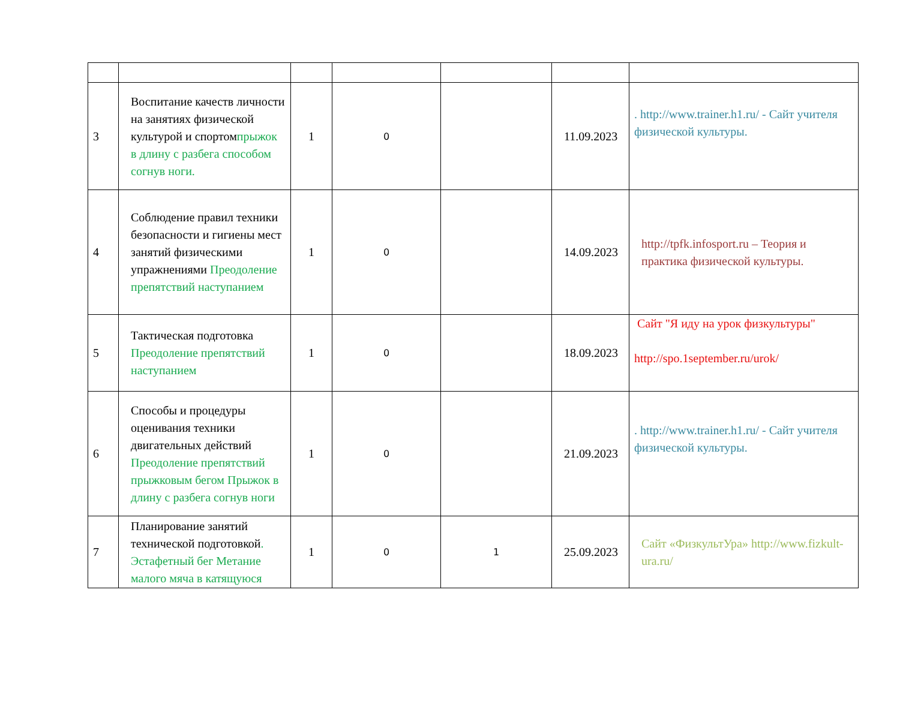| 3 | Воспитание качеств личности на занятиях физической культурой и спортом прыжок в длину с разбега способом согнув ноги. | 1 | 0 | | 11.09.2023 | . http://www.trainer.h1.ru/ - Сайт учителя физической культуры. |
| 4 | Соблюдение правил техники безопасности и гигиены мест занятий физическими упражнениями Преодоление препятствий наступанием | 1 | 0 | | 14.09.2023 | http://tpfk.infosport.ru – Теория и практика физической культуры. |
| 5 | Тактическая подготовка Преодоление препятствий наступанием | 1 | 0 | | 18.09.2023 | Сайт "Я иду на урок физкультуры" http://spo.1september.ru/urok/ |
| 6 | Способы и процедуры оценивания техники двигательных действий Преодоление препятствий прыжковым бегом Прыжок в длину с разбега согнув ноги | 1 | 0 | | 21.09.2023 | . http://www.trainer.h1.ru/ - Сайт учителя физической культуры. |
| 7 | Планирование занятий технической подготовкой . Эстафетный бег Метание малого мяча в катящуюся | 1 | 0 | 1 | 25.09.2023 | Сайт «ФизкультУра» http://www.fizkult-ura.ru/ |